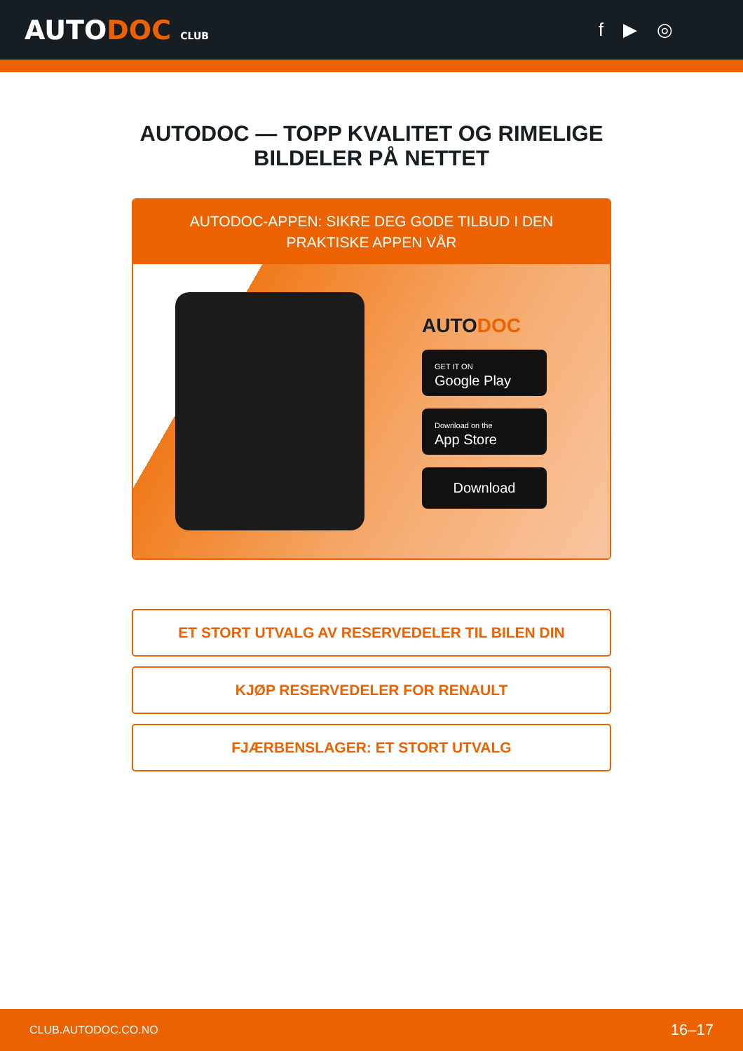AUTODOC CLUB
f ▶ ◎
AUTODOC — TOPP KVALITET OG RIMELIGE BILDELER PÅ NETTET
AUTODOC-APPEN: SIKRE DEG GODE TILBUD I DEN PRAKTISKE APPEN VÅR
AUTODOC
GET IT ON
Google Play
Download on the
App Store
Download
ET STORT UTVALG AV RESERVEDELER TIL BILEN DIN
KJØP RESERVEDELER FOR RENAULT
FJÆRBENSLAGER: ET STORT UTVALG
CLUB.AUTODOC.CO.NO 16–17